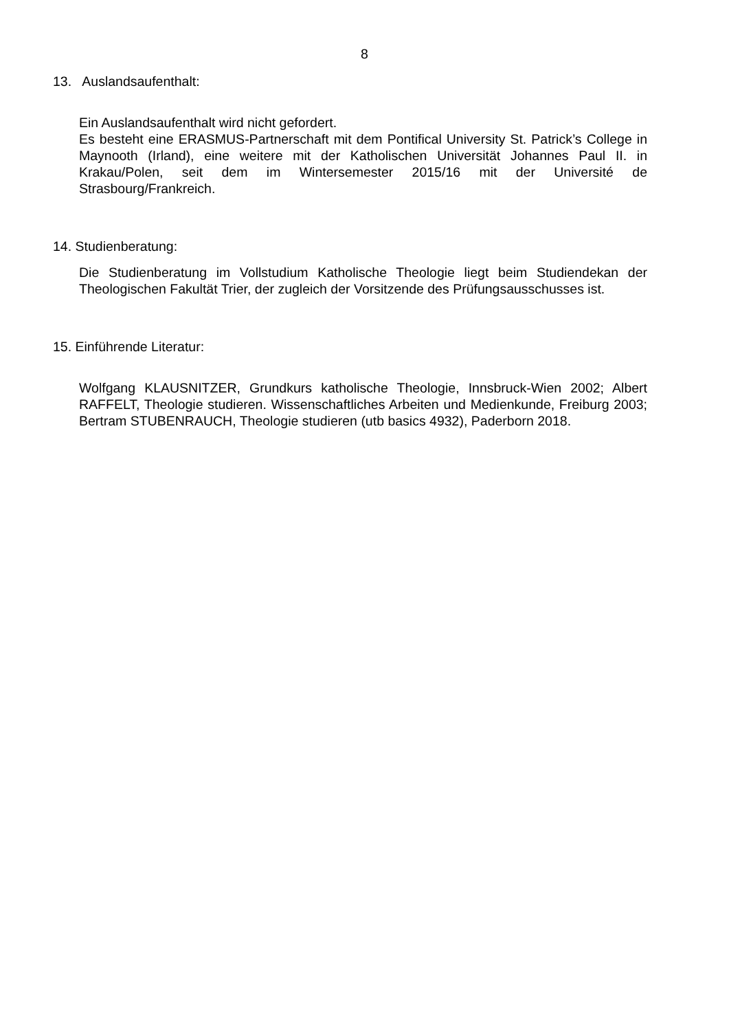8
13. Auslandsaufenthalt:
Ein Auslandsaufenthalt wird nicht gefordert.
Es besteht eine ERASMUS-Partnerschaft mit dem Pontifical University St. Patrick’s College in Maynooth (Irland), eine weitere mit der Katholischen Universität Johannes Paul II. in Krakau/Polen, seit dem im Wintersemester 2015/16 mit der Université de Strasbourg/Frankreich.
14. Studienberatung:
Die Studienberatung im Vollstudium Katholische Theologie liegt beim Studiendekan der Theologischen Fakultät Trier, der zugleich der Vorsitzende des Prüfungsausschusses ist.
15. Einführende Literatur:
Wolfgang KLAUSNITZER, Grundkurs katholische Theologie, Innsbruck-Wien 2002; Albert RAFFELT, Theologie studieren. Wissenschaftliches Arbeiten und Medienkunde, Freiburg 2003; Bertram STUBENRAUCH, Theologie studieren (utb basics 4932), Paderborn 2018.